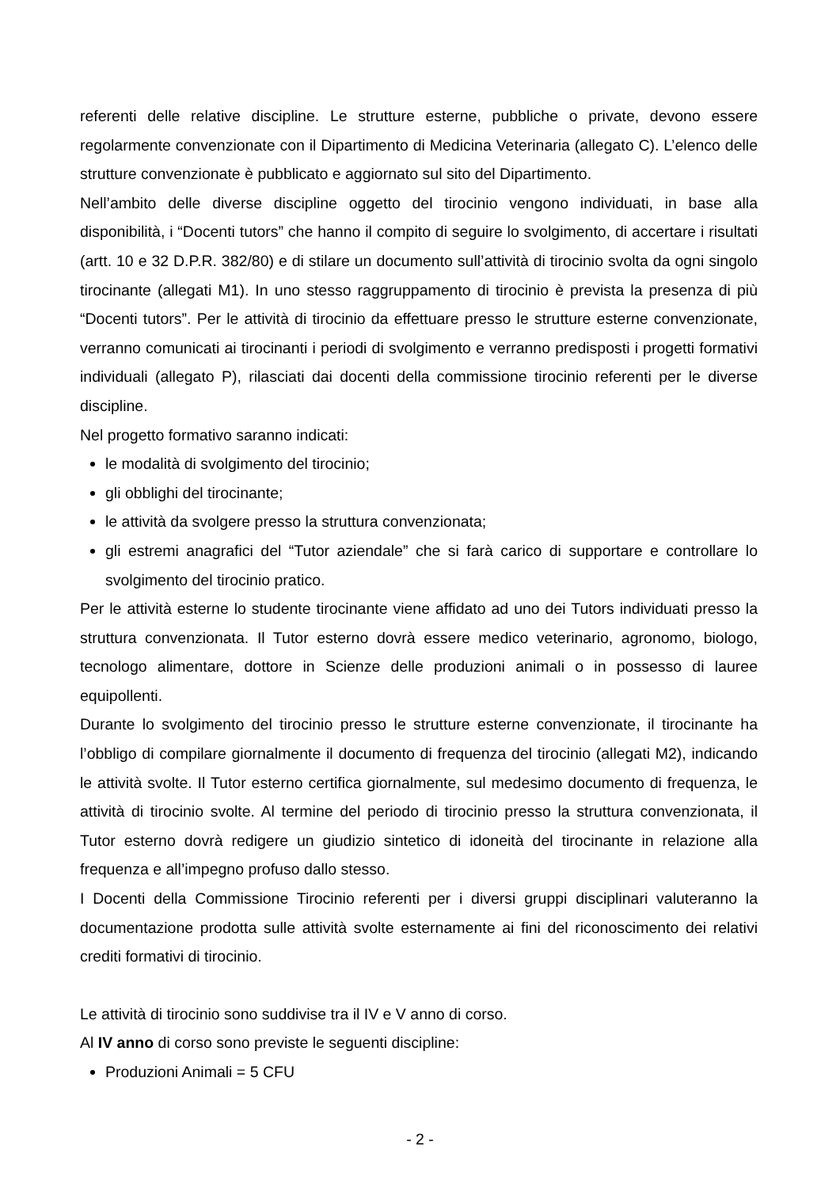referenti delle relative discipline. Le strutture esterne, pubbliche o private, devono essere regolarmente convenzionate con il Dipartimento di Medicina Veterinaria (allegato C). L’elenco delle strutture convenzionate è pubblicato e aggiornato sul sito del Dipartimento.
Nell’ambito delle diverse discipline oggetto del tirocinio vengono individuati, in base alla disponibilità, i “Docenti tutors” che hanno il compito di seguire lo svolgimento, di accertare i risultati (artt. 10 e 32 D.P.R. 382/80) e di stilare un documento sull’attività di tirocinio svolta da ogni singolo tirocinante (allegati M1). In uno stesso raggruppamento di tirocinio è prevista la presenza di più “Docenti tutors”. Per le attività di tirocinio da effettuare presso le strutture esterne convenzionate, verranno comunicati ai tirocinanti i periodi di svolgimento e verranno predisposti i progetti formativi individuali (allegato P), rilasciati dai docenti della commissione tirocinio referenti per le diverse discipline.
Nel progetto formativo saranno indicati:
le modalità di svolgimento del tirocinio;
gli obblighi del tirocinante;
le attività da svolgere presso la struttura convenzionata;
gli estremi anagrafici del “Tutor aziendale” che si farà carico di supportare e controllare lo svolgimento del tirocinio pratico.
Per le attività esterne lo studente tirocinante viene affidato ad uno dei Tutors individuati presso la struttura convenzionata. Il Tutor esterno dovrà essere medico veterinario, agronomo, biologo, tecnologo alimentare, dottore in Scienze delle produzioni animali o in possesso di lauree equipollenti.
Durante lo svolgimento del tirocinio presso le strutture esterne convenzionate, il tirocinante ha l’obbligo di compilare giornalmente il documento di frequenza del tirocinio (allegati M2), indicando le attività svolte. Il Tutor esterno certifica giornalmente, sul medesimo documento di frequenza, le attività di tirocinio svolte. Al termine del periodo di tirocinio presso la struttura convenzionata, il Tutor esterno dovrà redigere un giudizio sintetico di idoneità del tirocinante in relazione alla frequenza e all’impegno profuso dallo stesso.
I Docenti della Commissione Tirocinio referenti per i diversi gruppi disciplinari valuteranno la documentazione prodotta sulle attività svolte esternamente ai fini del riconoscimento dei relativi crediti formativi di tirocinio.
Le attività di tirocinio sono suddivise tra il IV e V anno di corso.
Al IV anno di corso sono previste le seguenti discipline:
Produzioni Animali = 5 CFU
- 2 -